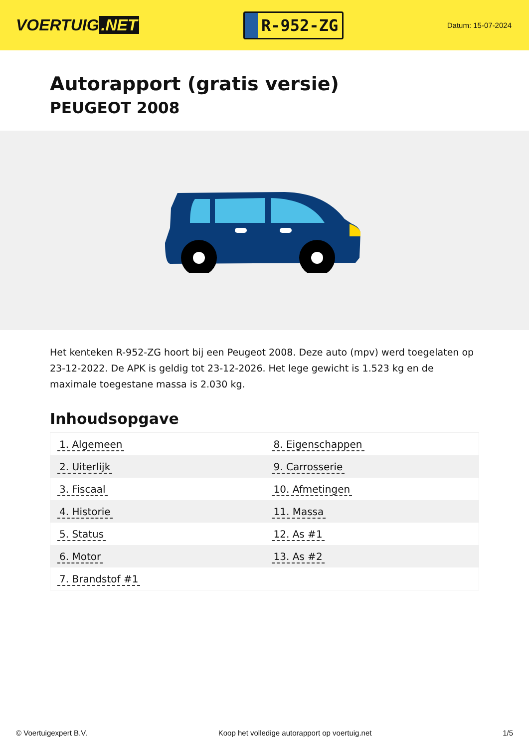VOERTUIG.NET
R-952-ZG
Datum: 15-07-2024
Autorapport (gratis versie)
PEUGEOT 2008
Het kenteken R-952-ZG hoort bij een Peugeot 2008. Deze auto (mpv) werd toegelaten op 23-12-2022. De APK is geldig tot 23-12-2026. Het lege gewicht is 1.523 kg en de maximale toegestane massa is 2.030 kg.
Inhoudsopgave
| 1. Algemeen | 8. Eigenschappen |
| 2. Uiterlijk | 9. Carrosserie |
| 3. Fiscaal | 10. Afmetingen |
| 4. Historie | 11. Massa |
| 5. Status | 12. As #1 |
| 6. Motor | 13. As #2 |
| 7. Brandstof #1 | |
© Voertuigexpert B.V. Koop het volledige autorapport op voertuig.net 1/5